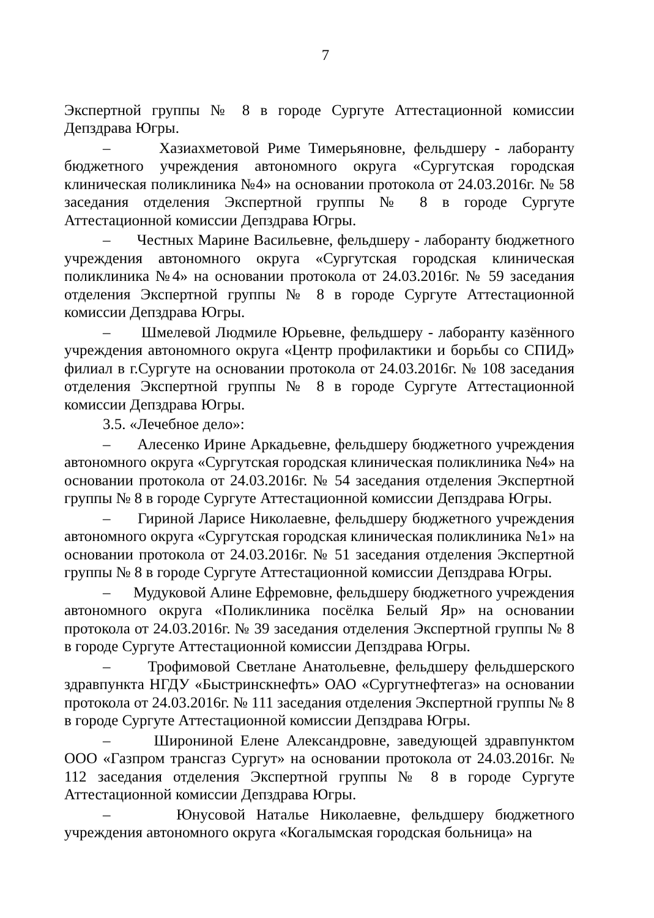7
Экспертной группы № 8 в городе Сургуте Аттестационной комиссии Депздрава Югры.
– Хазиахметовой Риме Тимерьяновне, фельдшеру - лаборанту бюджетного учреждения автономного округа «Сургутская городская клиническая поликлиника №4» на основании протокола от 24.03.2016г. № 58 заседания отделения Экспертной группы № 8 в городе Сургуте Аттестационной комиссии Депздрава Югры.
– Честных Марине Васильевне, фельдшеру - лаборанту бюджетного учреждения автономного округа «Сургутская городская клиническая поликлиника №4» на основании протокола от 24.03.2016г. № 59 заседания отделения Экспертной группы № 8 в городе Сургуте Аттестационной комиссии Депздрава Югры.
– Шмелевой Людмиле Юрьевне, фельдшеру - лаборанту казённого учреждения автономного округа «Центр профилактики и борьбы со СПИД» филиал в г.Сургуте на основании протокола от 24.03.2016г. № 108 заседания отделения Экспертной группы № 8 в городе Сургуте Аттестационной комиссии Депздрава Югры.
3.5. «Лечебное дело»:
– Алесенко Ирине Аркадьевне, фельдшеру бюджетного учреждения автономного округа «Сургутская городская клиническая поликлиника №4» на основании протокола от 24.03.2016г. № 54 заседания отделения Экспертной группы № 8 в городе Сургуте Аттестационной комиссии Депздрава Югры.
– Гириной Ларисе Николаевне, фельдшеру бюджетного учреждения автономного округа «Сургутская городская клиническая поликлиника №1» на основании протокола от 24.03.2016г. № 51 заседания отделения Экспертной группы № 8 в городе Сургуте Аттестационной комиссии Депздрава Югры.
– Мудуковой Алине Ефремовне, фельдшеру бюджетного учреждения автономного округа «Поликлиника посёлка Белый Яр» на основании протокола от 24.03.2016г. № 39 заседания отделения Экспертной группы № 8 в городе Сургуте Аттестационной комиссии Депздрава Югры.
– Трофимовой Светлане Анатольевне, фельдшеру фельдшерского здравпункта НГДУ «Быстринскнефть» ОАО «Сургутнефтегаз» на основании протокола от 24.03.2016г. № 111 заседания отделения Экспертной группы № 8 в городе Сургуте Аттестационной комиссии Депздрава Югры.
– Широниной Елене Александровне, заведующей здравпунктом ООО «Газпром трансгаз Сургут» на основании протокола от 24.03.2016г. № 112 заседания отделения Экспертной группы № 8 в городе Сургуте Аттестационной комиссии Депздрава Югры.
– Юнусовой Наталье Николаевне, фельдшеру бюджетного учреждения автономного округа «Когалымская городская больница» на